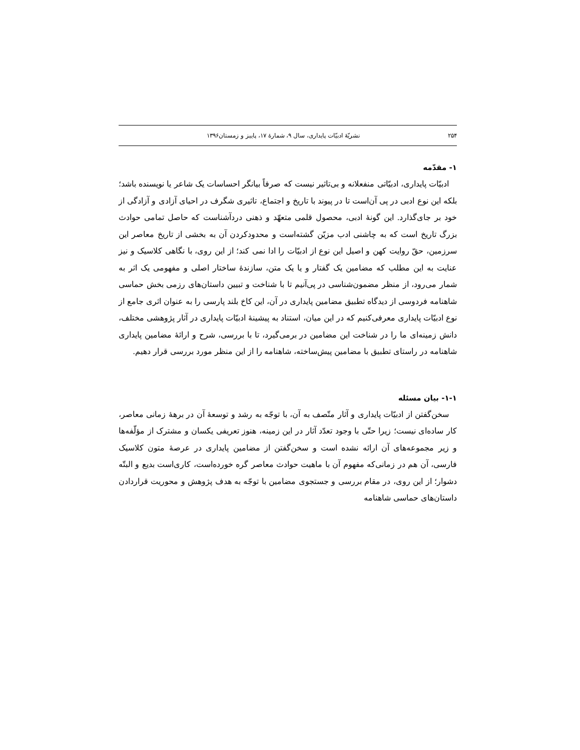۲۵۴ نشریّهٔ ادبیّات پایداری، سال ۹، شمارهٔ ۱۷، پاییز و زمستان۱۳۹۶
۱- مقدّمه
ادبیّات پایداری، ادبیّاتی منفعلانه و بی‌تاثیر نیست که صرفاً بیانگر احساسات یک شاعر یا نویسنده باشد؛ بلکه این نوع ادبی در پی آن‌است تا در پیوند با تاریخ و اجتماع، تاثیری شگرف در احیای آزادی و آزادگی از خود بر جای‌گذارد. این گونهٔ ادبی، محصول قلمی متعهّد و ذهنی دردآشناست که حاصل تمامی حوادث بزرگ تاریخ است که به چاشنی ادب مزیّن گشته‌است و محدودکردن آن به بخشی از تاریخ معاصر این سرزمین، حقّ روایت کهن و اصیل این نوع از ادبیّات را ادا نمی کند؛ از این روی، با نگاهی کلاسیک و نیز عنایت به این مطلب که مضامین یک گفتار و یا یک متن، سازندهٔ ساختار اصلی و مفهومی یک اثر به شمار می‌رود، از منظر مضمون‌شناسی در پی‌آنیم تا با شناخت و تبیین داستان‌های رزمی بخش حماسی شاهنامه فردوسی از دیدگاه تطبیق مضامین پایداری در آن، این کاخ بلند پارسی را به عنوان اثری جامع از نوع ادبیّات پایداری معرفی‌کنیم که در این میان، استناد به پیشینهٔ ادبیّات پایداری در آثار پژوهشی مختلف، دانش زمینه‌ای ما را در شناخت این مضامین در برمی‌گیرد، تا با بررسی، شرح و ارائهٔ مضامین پایداری شاهنامه در راستای تطبیق با مضامین پیش‌ساخته، شاهنامه را از این منظر مورد بررسی قرار دهیم.
۱-۱- بیان مسئله
سخن‌گفتن از ادبیّات پایداری و آثار متّصف به آن، با توجّه به رشد و توسعهٔ آن در برههٔ زمانی معاصر، کار ساده‌ای نیست؛ زیرا حتّی با وجود تعدّد آثار در این زمینه، هنوز تعریفی یکسان و مشترک از مؤلّفه‌ها و زیر مجموعه‌های آن ارائه نشده است و سخن‌گفتن از مضامین پایداری در عرصهٔ متون کلاسیک فارسی، آن هم در زمانی‌که مفهوم آن با ماهیت حوادث معاصر گره خورده‌است، کاری‌است بدیع و البتّه دشوار؛ از این روی، در مقام بررسی و جستجوی مضامین با توجّه به هدف پژوهش و محوریت قراردادن داستان‌های حماسی شاهنامه